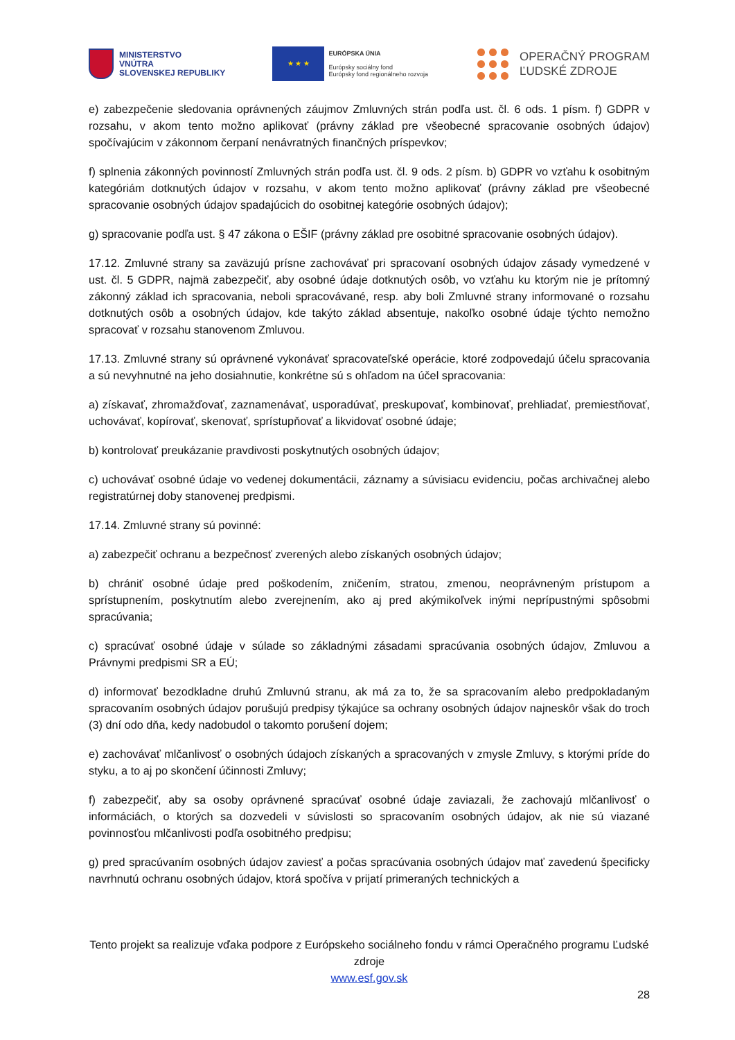MINISTERSTVO
VNÚTRA
SLOVENSKEJ REPUBLIKY
★ ★ ★
EURÓPSKA ÚNIA
Európsky sociálny fond
Európsky fond regionálneho rozvoja
OPERAČNÝ PROGRAM
ĽUDSKÉ ZDROJE
e) zabezpečenie sledovania oprávnených záujmov Zmluvných strán podľa ust. čl. 6 ods. 1 písm. f) GDPR v rozsahu, v akom tento možno aplikovať (právny základ pre všeobecné spracovanie osobných údajov) spočívajúcim v zákonnom čerpaní nenávratných finančných príspevkov;
f) splnenia zákonných povinností Zmluvných strán podľa ust. čl. 9 ods. 2 písm. b) GDPR vo vzťahu k osobitným kategóriám dotknutých údajov v rozsahu, v akom tento možno aplikovať (právny základ pre všeobecné spracovanie osobných údajov spadajúcich do osobitnej kategórie osobných údajov);
g) spracovanie podľa ust. § 47 zákona o EŠIF (právny základ pre osobitné spracovanie osobných údajov).
17.12. Zmluvné strany sa zaväzujú prísne zachovávať pri spracovaní osobných údajov zásady vymedzené v ust. čl. 5 GDPR, najmä zabezpečiť, aby osobné údaje dotknutých osôb, vo vzťahu ku ktorým nie je prítomný zákonný základ ich spracovania, neboli spracovávané, resp. aby boli Zmluvné strany informované o rozsahu dotknutých osôb a osobných údajov, kde takýto základ absentuje, nakoľko osobné údaje týchto nemožno spracovať v rozsahu stanovenom Zmluvou.
17.13. Zmluvné strany sú oprávnené vykonávať spracovateľské operácie, ktoré zodpovedajú účelu spracovania a sú nevyhnutné na jeho dosiahnutie, konkrétne sú s ohľadom na účel spracovania:
a) získavať, zhromažďovať, zaznamenávať, usporadúvať, preskupovať, kombinovať, prehliadať, premiestňovať, uchovávať, kopírovať, skenovať, sprístupňovať a likvidovať osobné údaje;
b) kontrolovať preukázanie pravdivosti poskytnutých osobných údajov;
c) uchovávať osobné údaje vo vedenej dokumentácii, záznamy a súvisiacu evidenciu, počas archivačnej alebo registratúrnej doby stanovenej predpismi.
17.14. Zmluvné strany sú povinné:
a) zabezpečiť ochranu a bezpečnosť zverených alebo získaných osobných údajov;
b) chrániť osobné údaje pred poškodením, zničením, stratou, zmenou, neoprávneným prístupom a sprístupnením, poskytnutím alebo zverejnením, ako aj pred akýmikoľvek inými neprípustnými spôsobmi spracúvania;
c) spracúvať osobné údaje v súlade so základnými zásadami spracúvania osobných údajov, Zmluvou a Právnymi predpismi SR a EÚ;
d) informovať bezodkladne druhú Zmluvnú stranu, ak má za to, že sa spracovaním alebo predpokladaným spracovaním osobných údajov porušujú predpisy týkajúce sa ochrany osobných údajov najneskôr však do troch (3) dní odo dňa, kedy nadobudol o takomto porušení dojem;
e) zachovávať mlčanlivosť o osobných údajoch získaných a spracovaných v zmysle Zmluvy, s ktorými príde do styku, a to aj po skončení účinnosti Zmluvy;
f) zabezpečiť, aby sa osoby oprávnené spracúvať osobné údaje zaviazali, že zachovajú mlčanlivosť o informáciách, o ktorých sa dozvedeli v súvislosti so spracovaním osobných údajov, ak nie sú viazané povinnosťou mlčanlivosti podľa osobitného predpisu;
g) pred spracúvaním osobných údajov zaviesť a počas spracúvania osobných údajov mať zavedenú špecificky navrhnutú ochranu osobných údajov, ktorá spočíva v prijatí primeraných technických a
Tento projekt sa realizuje vďaka podpore z Európskeho sociálneho fondu v rámci Operačného programu Ľudské zdroje
www.esf.gov.sk
28